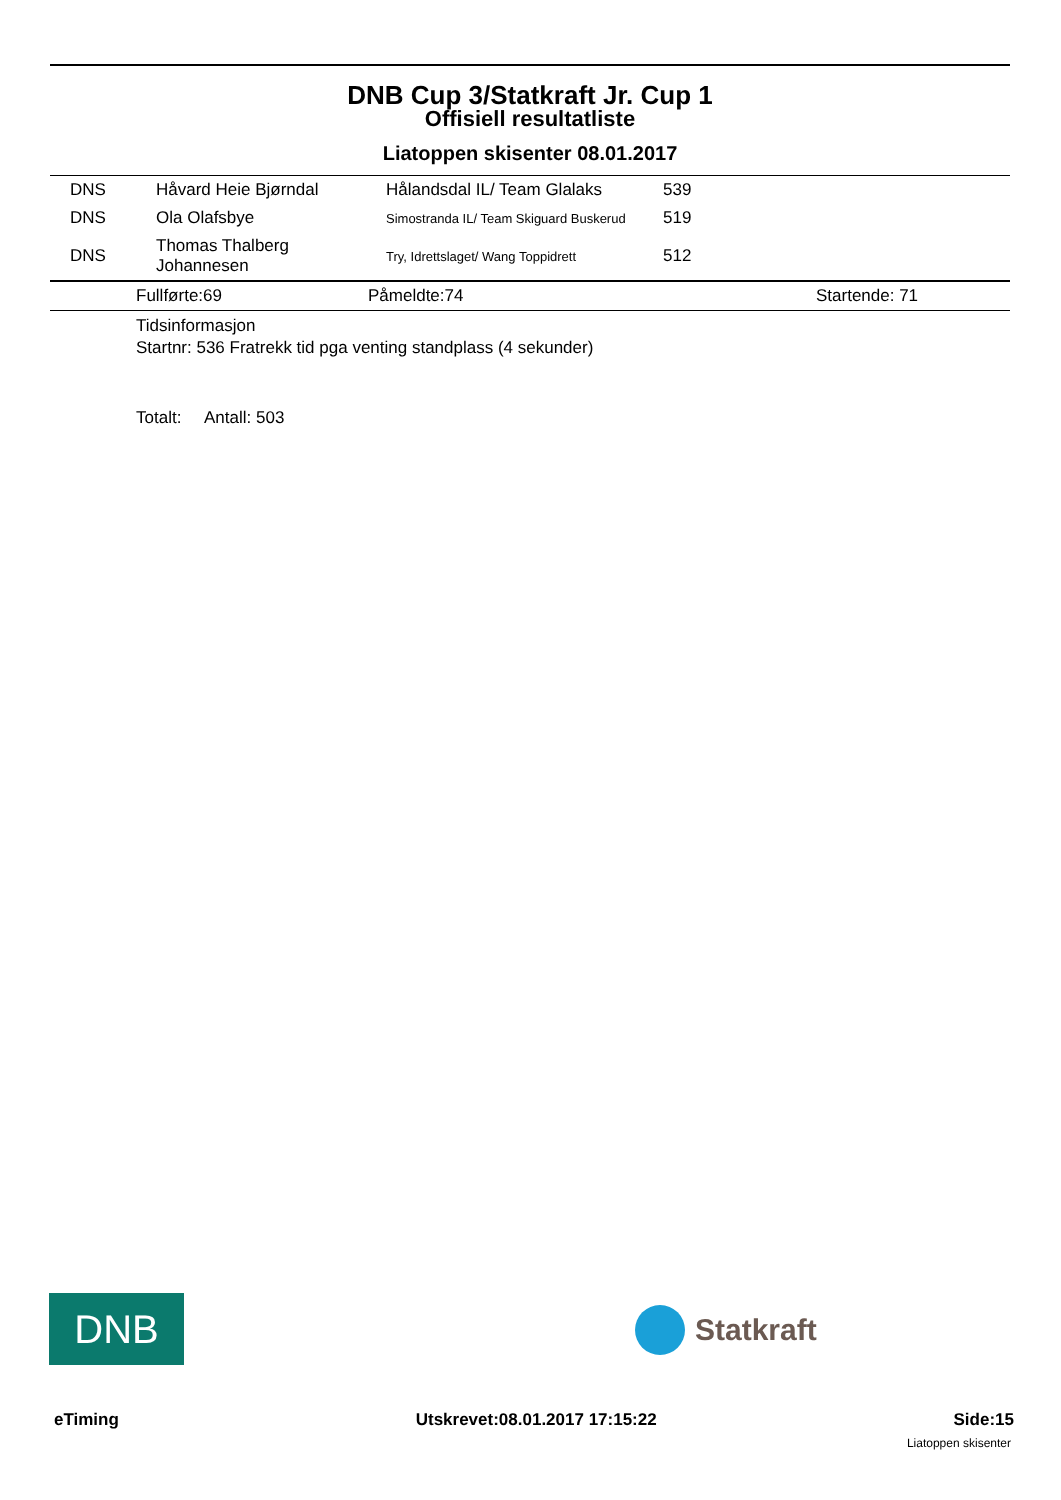DNB Cup 3/Statkraft Jr. Cup 1
Offisiell resultatliste
Liatoppen skisenter 08.01.2017
| DNS | Håvard Heie Bjørndal | Hålandsdal IL/ Team Glalaks | 539 |
| DNS | Ola Olafsbye | Simostranda IL/ Team Skiguard Buskerud | 519 |
| DNS | Thomas Thalberg Johannesen | Try, Idrettslaget/ Wang Toppidrett | 512 |
| | Fullførte:69 | Påmeldte:74 | Startende: 71 |
Tidsinformasjon
Startnr: 536 Fratrekk tid pga venting standplass (4 sekunder)
Totalt: Antall: 503
DNB Statkraft
eTiming Utskrevet:08.01.2017 17:15:22 Side:15
Liatoppen skisenter